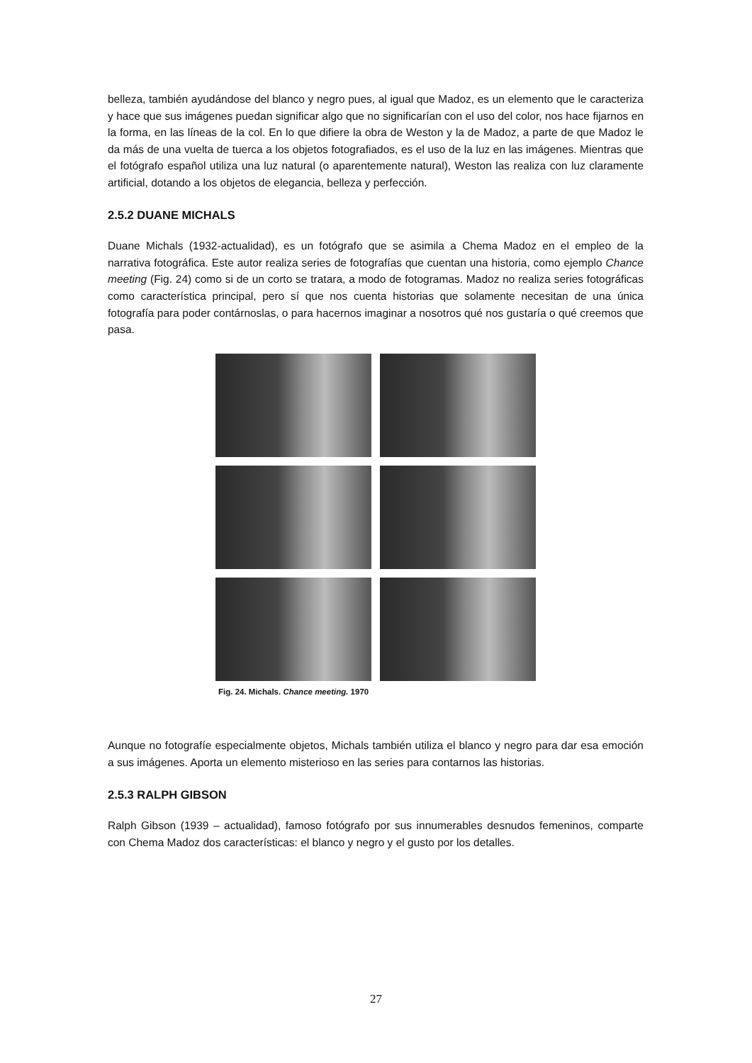belleza, también ayudándose del blanco y negro pues, al igual que Madoz, es un elemento que le caracteriza y hace que sus imágenes puedan significar algo que no significarían con el uso del color, nos hace fijarnos en la forma, en las líneas de la col. En lo que difiere la obra de Weston y la de Madoz, a parte de que Madoz le da más de una vuelta de tuerca a los objetos fotografiados, es el uso de la luz en las imágenes. Mientras que el fotógrafo español utiliza una luz natural (o aparentemente natural), Weston las realiza con luz claramente artificial, dotando a los objetos de elegancia, belleza y perfección.
2.5.2 DUANE MICHALS
Duane Michals (1932-actualidad), es un fotógrafo que se asimila a Chema Madoz en el empleo de la narrativa fotográfica. Este autor realiza series de fotografías que cuentan una historia, como ejemplo Chance meeting (Fig. 24) como si de un corto se tratara, a modo de fotogramas. Madoz no realiza series fotográficas como característica principal, pero sí que nos cuenta historias que solamente necesitan de una única fotografía para poder contárnoslas, o para hacernos imaginar a nosotros qué nos gustaría o qué creemos que pasa.
Fig. 24. Michals. Chance meeting. 1970
Aunque no fotografíe especialmente objetos, Michals también utiliza el blanco y negro para dar esa emoción a sus imágenes. Aporta un elemento misterioso en las series para contarnos las historias.
2.5.3 RALPH GIBSON
Ralph Gibson (1939 – actualidad), famoso fotógrafo por sus innumerables desnudos femeninos, comparte con Chema Madoz dos características: el blanco y negro y el gusto por los detalles.
27